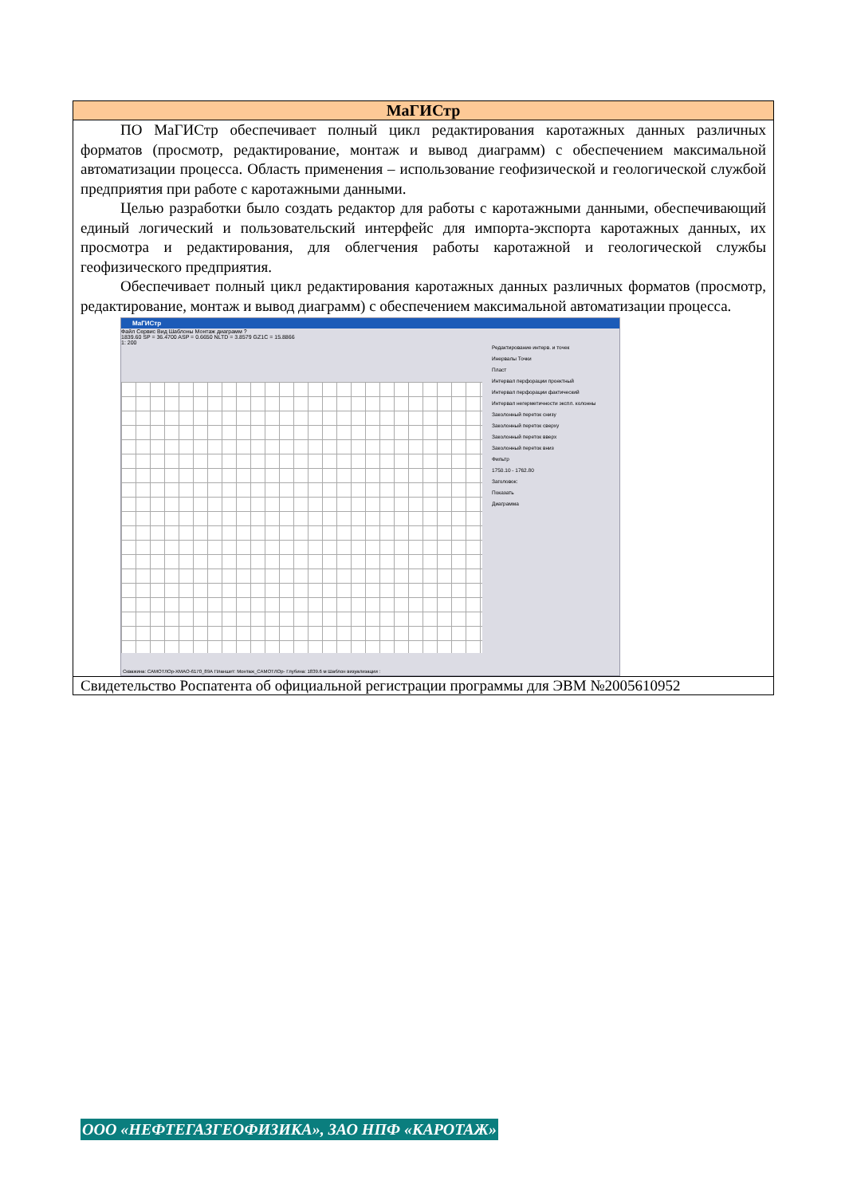| МаГИСтр |
| --- |
| ПО МаГИСтр обеспечивает полный цикл редактирования каротажных данных различных форматов (просмотр, редактирование, монтаж и вывод диаграмм) с обеспечением максимальной автоматизации процесса. Область применения – использование геофизической и геологической службой предприятия при работе с каротажными данными. Целью разработки было создать редактор для работы с каротажными данными, обеспечивающий единый логический и пользовательский интерфейс для импорта-экспорта каротажных данных, их просмотра и редактирования, для облегчения работы каротажной и геологической службы геофизического предприятия. Обеспечивает полный цикл редактирования каротажных данных различных форматов (просмотр, редактирование, монтаж и вывод диаграмм) с обеспечением максимальной автоматизации процесса. МаГИСтр Файл Сервис Вид Шаблоны Монтаж диаграмм ? 1839.60 SP = 36.4700 ASP = 0.6650 NLTD = 3.8579 GZ1C = 15.8866 1: 200 Редактирование интерв. и точек Инервалы Точки Пласт Интервал перфорации проектный Интервал перфорации фактический Интервал негерметичности экспл. колонны Заколонный переток снизу Заколонный переток сверху Заколонный переток вверх Заколонный переток вниз Фильтр 1750.10 - 1762.80 Заголовок: Показать Диаграмма Скважина: САМОТЛОр-ХМАО-6170_89А Планшет: Монтаж_САМОТЛОр- Глубина: 1839.6 м Шаблон визуализации : |
| Свидетельство Роспатента об официальной регистрации программы для ЭВМ №2005610952 |
ООО «НЕФТЕГАЗГЕОФИЗИКА», ЗАО НПФ «КАРОТАЖ»